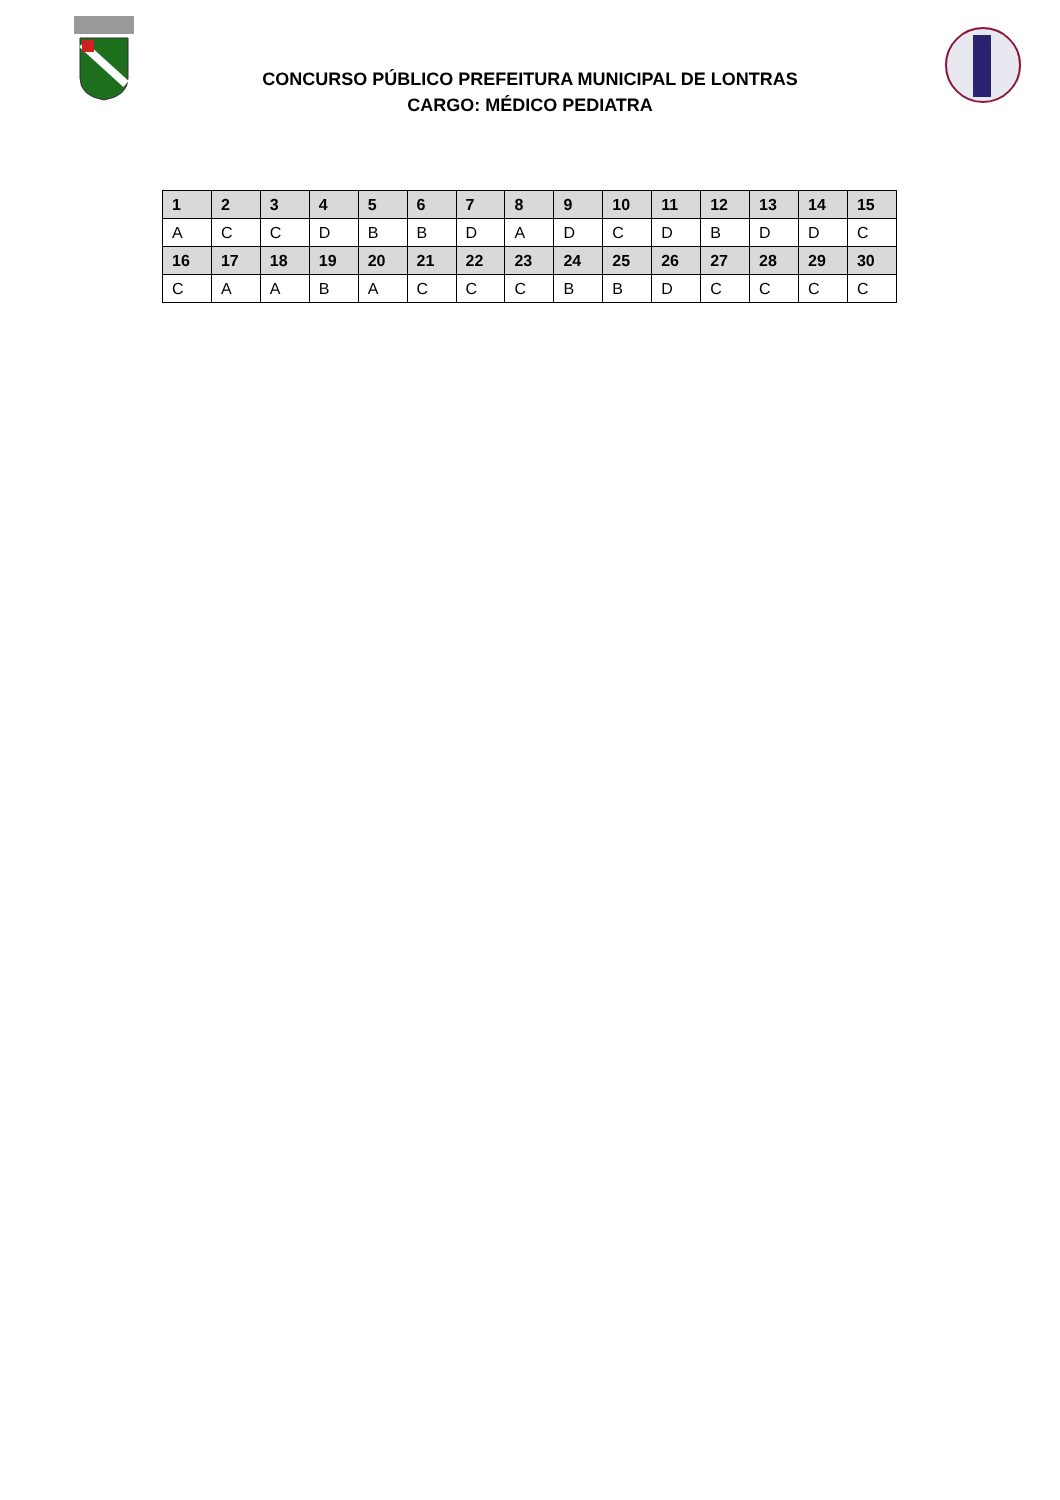CONCURSO PÚBLICO PREFEITURA MUNICIPAL DE LONTRAS
CARGO: MÉDICO PEDIATRA
| 1 | 2 | 3 | 4 | 5 | 6 | 7 | 8 | 9 | 10 | 11 | 12 | 13 | 14 | 15 |
| --- | --- | --- | --- | --- | --- | --- | --- | --- | --- | --- | --- | --- | --- | --- |
| A | C | C | D | B | B | D | A | D | C | D | B | D | D | C |
| 16 | 17 | 18 | 19 | 20 | 21 | 22 | 23 | 24 | 25 | 26 | 27 | 28 | 29 | 30 |
| C | A | A | B | A | C | C | C | B | B | D | C | C | C | C |